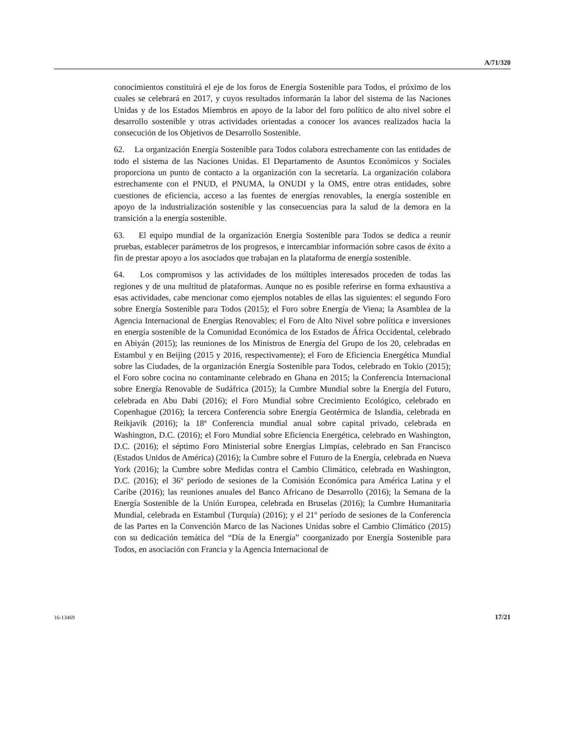A/71/320
conocimientos constituirá el eje de los foros de Energía Sostenible para Todos, el próximo de los cuales se celebrará en 2017, y cuyos resultados informarán la labor del sistema de las Naciones Unidas y de los Estados Miembros en apoyo de la labor del foro político de alto nivel sobre el desarrollo sostenible y otras actividades orientadas a conocer los avances realizados hacia la consecución de los Objetivos de Desarrollo Sostenible.
62. La organización Energía Sostenible para Todos colabora estrechamente con las entidades de todo el sistema de las Naciones Unidas. El Departamento de Asuntos Económicos y Sociales proporciona un punto de contacto a la organización con la secretaría. La organización colabora estrechamente con el PNUD, el PNUMA, la ONUDI y la OMS, entre otras entidades, sobre cuestiones de eficiencia, acceso a las fuentes de energías renovables, la energía sostenible en apoyo de la industrialización sostenible y las consecuencias para la salud de la demora en la transición a la energía sostenible.
63. El equipo mundial de la organización Energía Sostenible para Todos se dedica a reunir pruebas, establecer parámetros de los progresos, e intercambiar información sobre casos de éxito a fin de prestar apoyo a los asociados que trabajan en la plataforma de energía sostenible.
64. Los compromisos y las actividades de los múltiples interesados proceden de todas las regiones y de una multitud de plataformas. Aunque no es posible referirse en forma exhaustiva a esas actividades, cabe mencionar como ejemplos notables de ellas las siguientes: el segundo Foro sobre Energía Sostenible para Todos (2015); el Foro sobre Energía de Viena; la Asamblea de la Agencia Internacional de Energías Renovables; el Foro de Alto Nivel sobre política e inversiones en energía sostenible de la Comunidad Económica de los Estados de África Occidental, celebrado en Abiyán (2015); las reuniones de los Ministros de Energía del Grupo de los 20, celebradas en Estambul y en Beijing (2015 y 2016, respectivamente); el Foro de Eficiencia Energética Mundial sobre las Ciudades, de la organización Energía Sostenible para Todos, celebrado en Tokio (2015); el Foro sobre cocina no contaminante celebrado en Ghana en 2015; la Conferencia Internacional sobre Energía Renovable de Sudáfrica (2015); la Cumbre Mundial sobre la Energía del Futuro, celebrada en Abu Dabi (2016); el Foro Mundial sobre Crecimiento Ecológico, celebrado en Copenhague (2016); la tercera Conferencia sobre Energía Geotérmica de Islandia, celebrada en Reikjavik (2016); la 18ª Conferencia mundial anual sobre capital privado, celebrada en Washington, D.C. (2016); el Foro Mundial sobre Eficiencia Energética, celebrado en Washington, D.C. (2016); el séptimo Foro Ministerial sobre Energías Limpias, celebrado en San Francisco (Estados Unidos de América) (2016); la Cumbre sobre el Futuro de la Energía, celebrada en Nueva York (2016); la Cumbre sobre Medidas contra el Cambio Climático, celebrada en Washington, D.C. (2016); el 36º período de sesiones de la Comisión Económica para América Latina y el Caribe (2016); las reuniones anuales del Banco Africano de Desarrollo (2016); la Semana de la Energía Sostenible de la Unión Europea, celebrada en Bruselas (2016); la Cumbre Humanitaria Mundial, celebrada en Estambul (Turquía) (2016); y el 21º período de sesiones de la Conferencia de las Partes en la Convención Marco de las Naciones Unidas sobre el Cambio Climático (2015) con su dedicación temática del “Día de la Energía” coorganizado por Energía Sostenible para Todos, en asociación con Francia y la Agencia Internacional de
16-13469 17/21